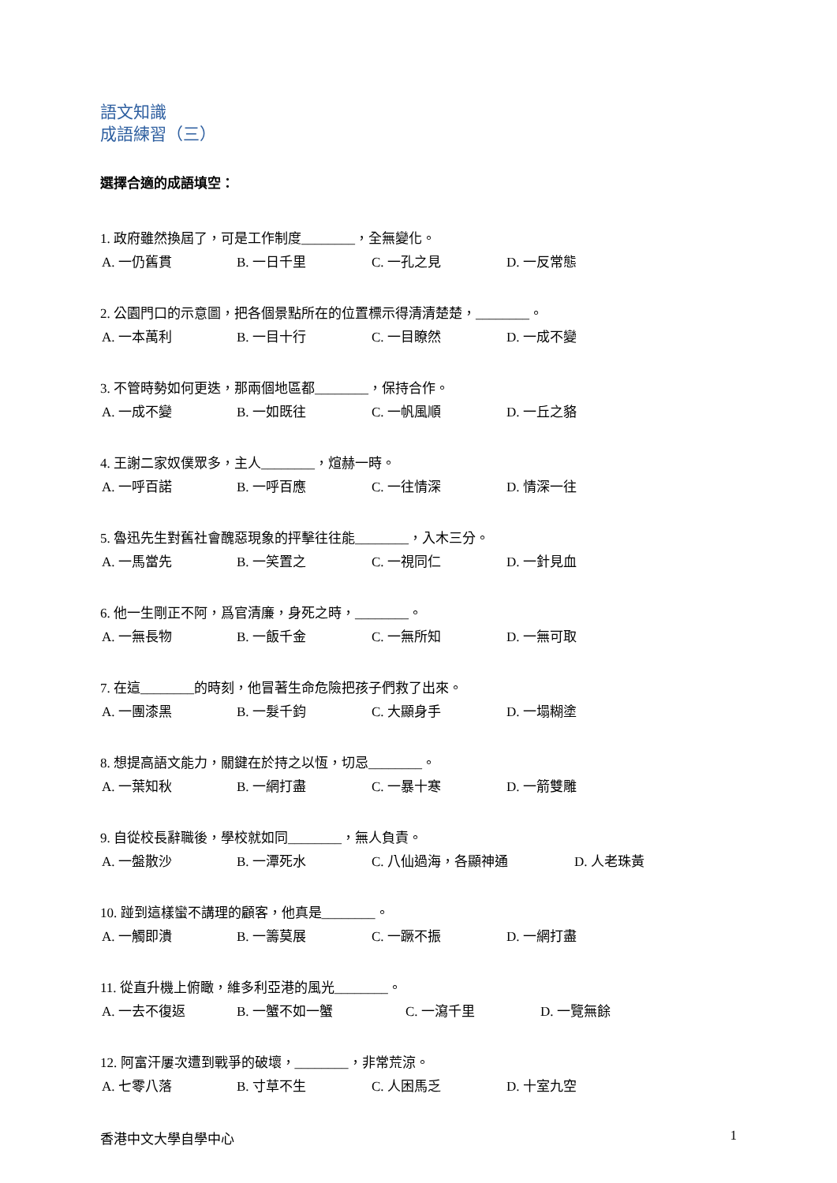語文知識
成語練習（三）
選擇合適的成語填空：
1. 政府雖然換屆了，可是工作制度________，全無變化。
A. 一仍舊貫 B. 一日千里 C. 一孔之見 D. 一反常態
2. 公園門口的示意圖，把各個景點所在的位置標示得清清楚楚，________。
A. 一本萬利 B. 一目十行 C. 一目瞭然 D. 一成不變
3. 不管時勢如何更迭，那兩個地區都________，保持合作。
A. 一成不變 B. 一如既往 C. 一帆風順 D. 一丘之貉
4. 王謝二家奴僕眾多，主人________，煊赫一時。
A. 一呼百諾 B. 一呼百應 C. 一往情深 D. 情深一往
5. 魯迅先生對舊社會醜惡現象的抨擊往往能________，入木三分。
A. 一馬當先 B. 一笑置之 C. 一視同仁 D. 一針見血
6. 他一生剛正不阿，爲官清廉，身死之時，________。
A. 一無長物 B. 一飯千金 C. 一無所知 D. 一無可取
7. 在這________的時刻，他冒著生命危險把孩子們救了出來。
A. 一團漆黑 B. 一髮千鈞 C. 大顯身手 D. 一塌糊塗
8. 想提高語文能力，關鍵在於持之以恆，切忌________。
A. 一葉知秋 B. 一網打盡 C. 一暴十寒 D. 一箭雙雕
9. 自從校長辭職後，學校就如同________，無人負責。
A. 一盤散沙 B. 一潭死水 C. 八仙過海，各顯神通 D. 人老珠黃
10. 踫到這樣蠻不講理的顧客，他真是________。
A. 一觸即潰 B. 一籌莫展 C. 一蹶不振 D. 一網打盡
11. 從直升機上俯瞰，維多利亞港的風光________。
A. 一去不復返 B. 一蟹不如一蟹 C. 一瀉千里 D. 一覽無餘
12. 阿富汗屢次遭到戰爭的破壞，________，非常荒涼。
A. 七零八落 B. 寸草不生 C. 人困馬乏 D. 十室九空
香港中文大學自學中心 1